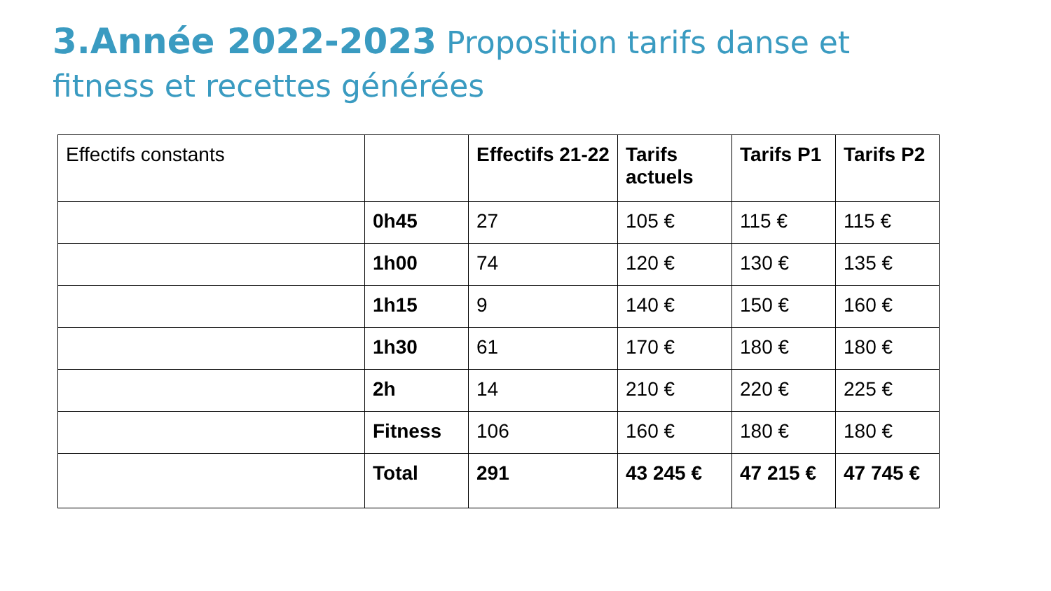3.Année 2022-2023 Proposition tarifs danse et fitness et recettes générées
| Effectifs constants | | Effectifs 21-22 | Tarifs actuels | Tarifs P1 | Tarifs P2 |
| | 0h45 | 27 | 105 € | 115 € | 115 € |
| | 1h00 | 74 | 120 € | 130 € | 135 € |
| | 1h15 | 9 | 140 € | 150 € | 160 € |
| | 1h30 | 61 | 170 € | 180 € | 180 € |
| | 2h | 14 | 210 € | 220 € | 225 € |
| | Fitness | 106 | 160 € | 180 € | 180 € |
| | Total | 291 | 43 245 € | 47 215 € | 47 745 € |